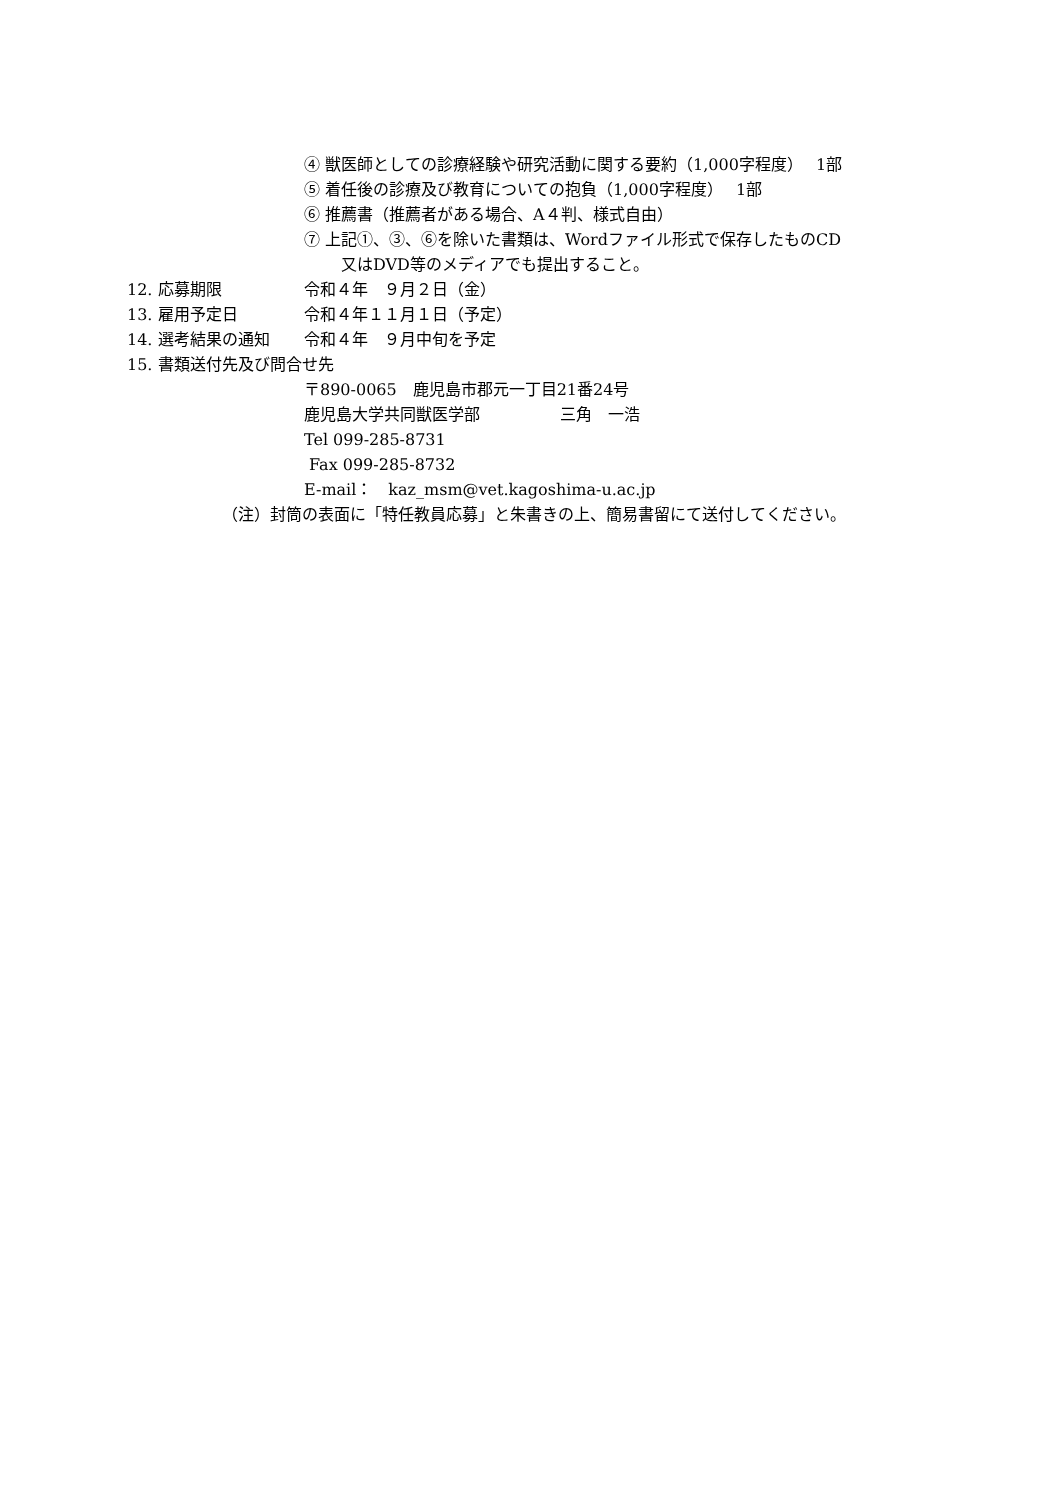④ 獣医師としての診療経験や研究活動に関する要約（1,000字程度）　 1部
⑤ 着任後の診療及び教育についての抱負（1,000字程度）　 1部
⑥ 推薦書（推薦者がある場合、A４判、様式自由）
⑦ 上記①、③、⑥を除いた書類は、Wordファイル形式で保存したものCD
又はDVD等のメディアでも提出すること。
12. 応募期限 令和４年　９月２日（金）
13. 雇用予定日 令和４年１１月１日（予定）
14. 選考結果の通知 令和４年　９月中旬を予定
15. 書類送付先及び問合せ先
〒890-0065　鹿児島市郡元一丁目21番24号
鹿児島大学共同獣医学部　　　　　三角　一浩
Tel 099-285-8731
Fax 099-285-8732
E-mail：　kaz_msm@vet.kagoshima-u.ac.jp
（注）封筒の表面に「特任教員応募」と朱書きの上、簡易書留にて送付してください。